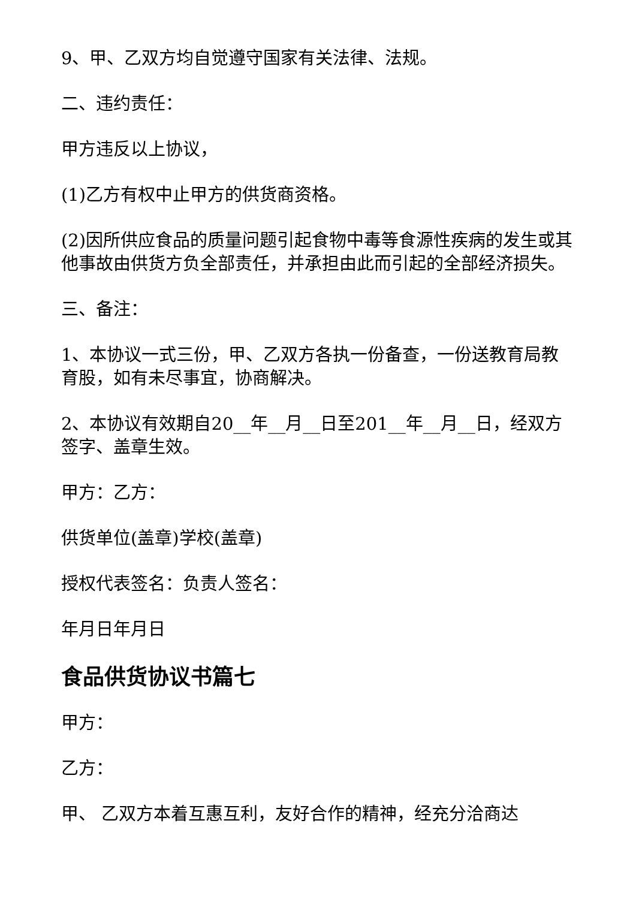9、甲、乙双方均自觉遵守国家有关法律、法规。
二、违约责任：
甲方违反以上协议，
(1)乙方有权中止甲方的供货商资格。
(2)因所供应食品的质量问题引起食物中毒等食源性疾病的发生或其他事故由供货方负全部责任，并承担由此而引起的全部经济损失。
三、备注：
1、本协议一式三份，甲、乙双方各执一份备查，一份送教育局教育股，如有未尽事宜，协商解决。
2、本协议有效期自20__年__月__日至201__年__月__日，经双方签字、盖章生效。
甲方：乙方：
供货单位(盖章)学校(盖章)
授权代表签名：负责人签名：
年月日年月日
食品供货协议书篇七
甲方：
乙方：
甲、 乙双方本着互惠互利，友好合作的精神，经充分洽商达